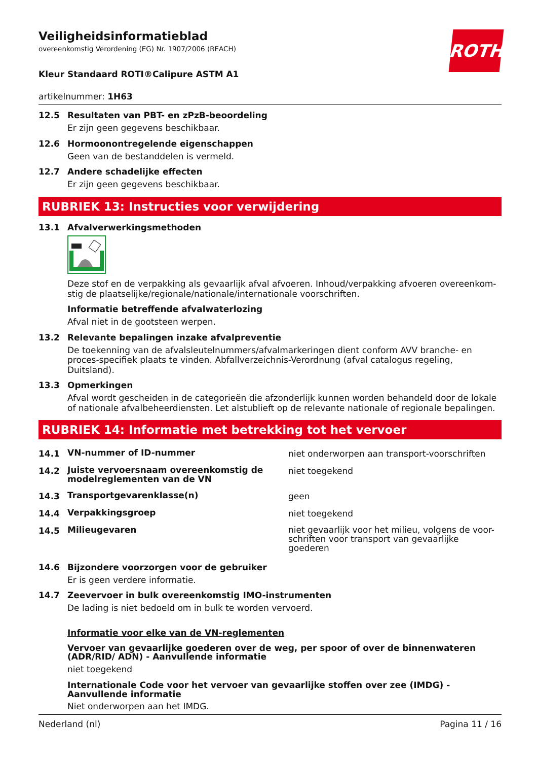ROTH
Veiligheidsinformatieblad
overeenkomstig Verordening (EG) Nr. 1907/2006 (REACH)
Kleur Standaard ROTI®Calipure ASTM A1
artikelnummer: 1H63
12.5 Resultaten van PBT- en zPzB-beoordeling
Er zijn geen gegevens beschikbaar.
12.6 Hormoonontregelende eigenschappen
Geen van de bestanddelen is vermeld.
12.7 Andere schadelijke effecten
Er zijn geen gegevens beschikbaar.
RUBRIEK 13: Instructies voor verwijdering
13.1 Afvalverwerkingsmethoden
Deze stof en de verpakking als gevaarlijk afval afvoeren. Inhoud/verpakking afvoeren overeenkom-stig de plaatselijke/regionale/nationale/internationale voorschriften.
Informatie betreffende afvalwaterlozing
Afval niet in de gootsteen werpen.
13.2 Relevante bepalingen inzake afvalpreventie
De toekenning van de afvalsleutelnummers/afvalmarkeringen dient conform AVV branche- en proces-specifiek plaats te vinden. Abfallverzeichnis-Verordnung (afval catalogus regeling, Duitsland).
13.3 Opmerkingen
Afval wordt gescheiden in de categorieën die afzonderlijk kunnen worden behandeld door de lokale of nationale afvalbeheerdiensten. Let alstublieft op de relevante nationale of regionale bepalingen.
RUBRIEK 14: Informatie met betrekking tot het vervoer
| 14.1 | VN-nummer of ID-nummer | niet onderworpen aan transport-voorschriften |
| 14.2 | Juiste vervoersnaam overeenkomstig de modelreglementen van de VN | niet toegekend |
| 14.3 | Transportgevarenklasse(n) | geen |
| 14.4 | Verpakkingsgroep | niet toegekend |
| 14.5 | Milieugevaren | niet gevaarlijk voor het milieu, volgens de voor-schriften voor transport van gevaarlijke goederen |
14.6 Bijzondere voorzorgen voor de gebruiker
Er is geen verdere informatie.
14.7 Zeevervoer in bulk overeenkomstig IMO-instrumenten
De lading is niet bedoeld om in bulk te worden vervoerd.
Informatie voor elke van de VN-reglementen
Vervoer van gevaarlijke goederen over de weg, per spoor of over de binnenwateren (ADR/RID/ ADN) - Aanvullende informatie
niet toegekend
Internationale Code voor het vervoer van gevaarlijke stoffen over zee (IMDG) - Aanvullende informatie
Niet onderworpen aan het IMDG.
Nederland (nl) Pagina 11 / 16